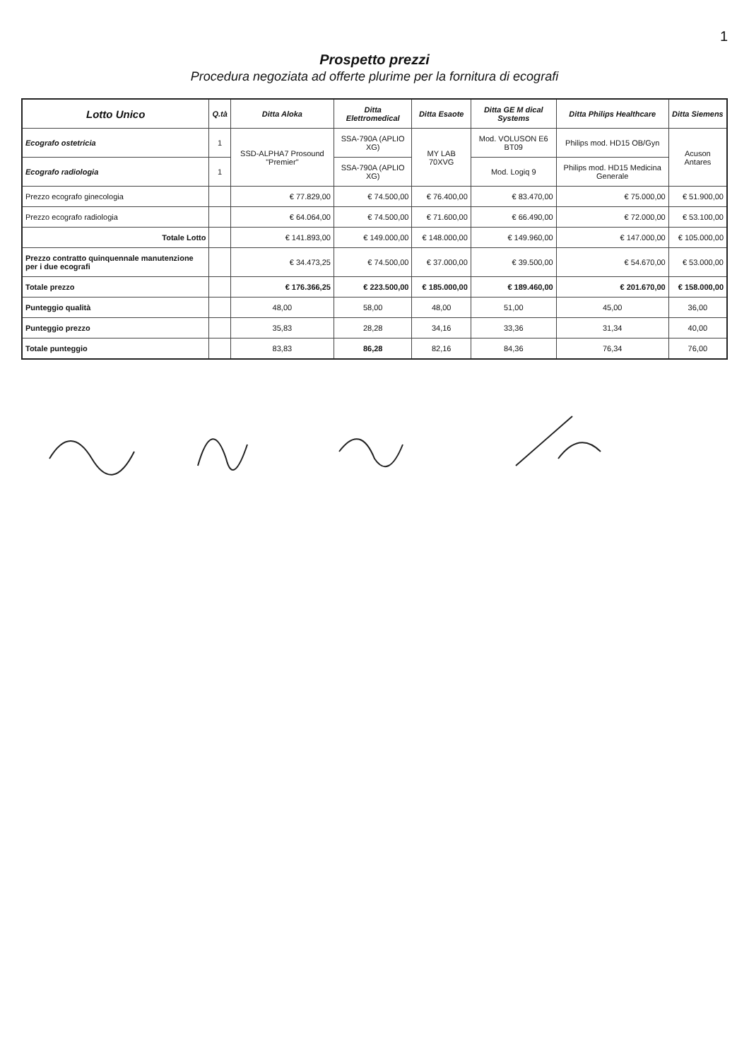1
Prospetto prezzi
Procedura negoziata ad offerte plurime per la fornitura di ecografi
| Lotto Unico | Q.tà | Ditta Aloka | Ditta Elettromedical | Ditta Esaote | Ditta GE M dical Systems | Ditta Philips Healthcare | Ditta Siemens |
| --- | --- | --- | --- | --- | --- | --- | --- |
| Ecografo ostetricia | 1 | SSD-ALPHA7 Prosound "Premier" | SSA-790A (APLIO XG) | MY LAB 70XVG | Mod. VOLUSON E6 BT09 | Philips mod. HD15 OB/Gyn | Acuson Antares |
| Ecografo radiologia | 1 | | SSA-790A (APLIO XG) | | Mod. Logiq 9 | Philips mod. HD15 Medicina Generale | |
| Prezzo ecografo ginecologia | | € 77.829,00 | € 74.500,00 | € 76.400,00 | € 83.470,00 | € 75.000,00 | € 51.900,00 |
| Prezzo ecografo radiologia | | € 64.064,00 | € 74.500,00 | € 71.600,00 | € 66.490,00 | € 72.000,00 | € 53.100,00 |
| Totale Lotto | | € 141.893,00 | € 149.000,00 | € 148.000,00 | € 149.960,00 | € 147.000,00 | € 105.000,00 |
| Prezzo contratto quinquennale manutenzione per i due ecografi | | € 34.473,25 | € 74.500,00 | € 37.000,00 | € 39.500,00 | € 54.670,00 | € 53.000,00 |
| Totale prezzo | | € 176.366,25 | € 223.500,00 | € 185.000,00 | € 189.460,00 | € 201.670,00 | € 158.000,00 |
| Punteggio qualità | | 48,00 | 58,00 | 48,00 | 51,00 | 45,00 | 36,00 |
| Punteggio prezzo | | 35,83 | 28,28 | 34,16 | 33,36 | 31,34 | 40,00 |
| Totale punteggio | | 83,83 | 86,28 | 82,16 | 84,36 | 76,34 | 76,00 |